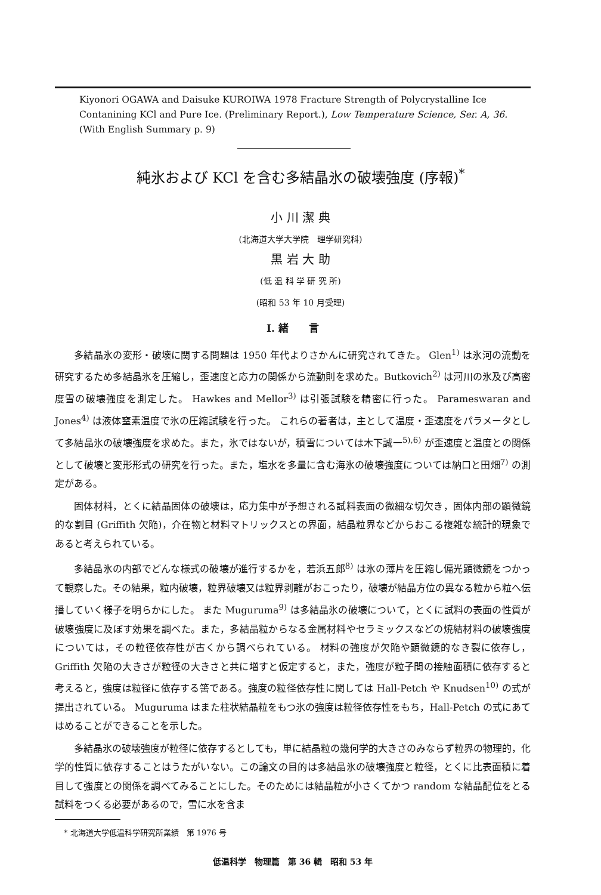Kiyonori OGAWA and Daisuke KUROIWA 1978 Fracture Strength of Polycrystalline Ice Contanining KCl and Pure Ice. (Preliminary Report.), Low Temperature Science, Ser. A, 36. (With English Summary p. 9)
純氷および KCl を含む多結晶氷の破壊強度 (序報)<sup>*</sup>
小 川 潔 典
(北海道大学大学院　理学研究科)
黒 岩 大 助
(低 温 科 学 研 究 所)
(昭和 53 年 10 月受理)
I. 緒　　言
多結晶氷の変形・破壊に関する問題は 1950 年代よりさかんに研究されてきた。 Glen<sup>1)</sup> は氷河の流動を研究するため多結晶氷を圧縮し，歪速度と応力の関係から流動則を求めた。Butkovich<sup>2)</sup> は河川の氷及び高密度雪の破壊強度を測定した。 Hawkes and Mellor<sup>3)</sup> は引張試験を精密に行った。 Parameswaran and Jones<sup>4)</sup> は液体窒素温度で氷の圧縮試験を行った。 これらの著者は，主として温度・歪速度をパラメータとして多結晶氷の破壊強度を求めた。また，氷ではないが，積雪については木下誠一<sup>5),6)</sup> が歪速度と温度との関係として破壊と変形形式の研究を行った。また，塩水を多量に含む海氷の破壊強度については納口と田畑<sup>7)</sup> の測定がある。
固体材料，とくに結晶固体の破壊は，応力集中が予想される試料表面の微細な切欠き，固体内部の顕微鏡的な割目 (Griffith 欠陥)，介在物と材料マトリックスとの界面，結晶粒界などからおこる複雑な統計的現象であると考えられている。
多結晶氷の内部でどんな様式の破壊が進行するかを，若浜五郎<sup>8)</sup> は氷の薄片を圧縮し偏光顕微鏡をつかって観察した。その結果，粒内破壊，粒界破壊又は粒界剥離がおこったり，破壊が結晶方位の異なる粒から粒へ伝播していく様子を明らかにした。 また Muguruma<sup>9)</sup> は多結晶氷の破壊について，とくに試料の表面の性質が破壊強度に及ぼす効果を調べた。また，多結晶粒からなる金属材料やセラミックスなどの焼結材料の破壊強度については，その粒径依存性が古くから調べられている。 材料の強度が欠陥や顕微鏡的なき裂に依存し，Griffith 欠陥の大きさが粒径の大きさと共に増すと仮定すると，また，強度が粒子間の接触面積に依存すると考えると，強度は粒径に依存する筈である。強度の粒径依存性に関しては Hall-Petch や Knudsen<sup>10)</sup> の式が提出されている。 Muguruma はまた柱状結晶粒をもつ氷の強度は粒径依存性をもち，Hall-Petch の式にあてはめることができることを示した。
多結晶氷の破壊強度が粒径に依存するとしても，単に結晶粒の幾何学的大きさのみならず粒界の物理的，化学的性質に依存することはうたがいない。この論文の目的は多結晶氷の破壊強度と粒径，とくに比表面積に着目して強度との関係を調べてみることにした。そのためには結晶粒が小さくてかつ random な結晶配位をとる試料をつくる必要があるので，雪に水を含ま
* 北海道大学低温科学研究所業績　第 1976 号
低温科学　物理篇　第 36 輯　昭和 53 年